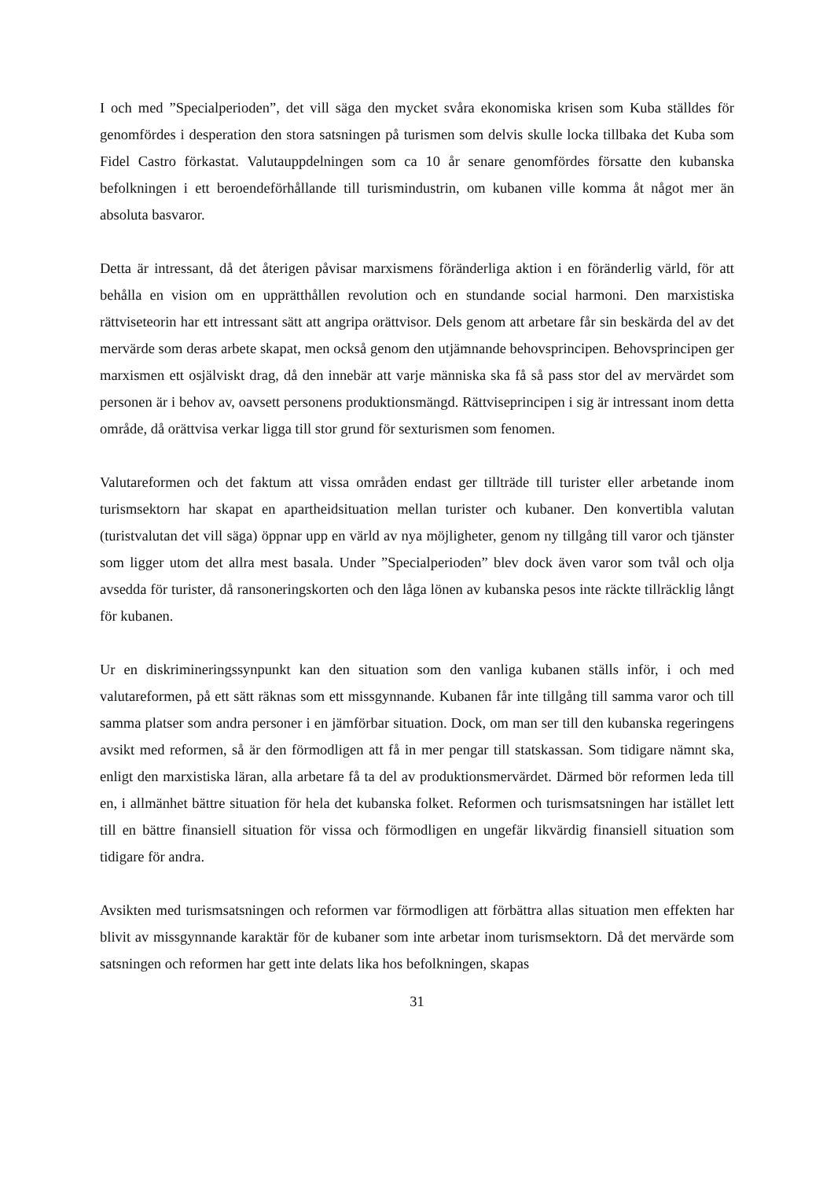I och med ”Specialperioden”, det vill säga den mycket svåra ekonomiska krisen som Kuba ställdes för genomfördes i desperation den stora satsningen på turismen som delvis skulle locka tillbaka det Kuba som Fidel Castro förkastat. Valutauppdelningen som ca 10 år senare genomfördes försatte den kubanska befolkningen i ett beroendeförhållande till turismindustrin, om kubanen ville komma åt något mer än absoluta basvaror.
Detta är intressant, då det återigen påvisar marxismens föränderliga aktion i en föränderlig värld, för att behålla en vision om en upprätthållen revolution och en stundande social harmoni. Den marxistiska rättviseteorin har ett intressant sätt att angripa orättvisor. Dels genom att arbetare får sin beskärda del av det mervärde som deras arbete skapat, men också genom den utjämnande behovsprincipen. Behovsprincipen ger marxismen ett osjälviskt drag, då den innebär att varje människa ska få så pass stor del av mervärdet som personen är i behov av, oavsett personens produktionsmängd. Rättviseprincipen i sig är intressant inom detta område, då orättvisa verkar ligga till stor grund för sexturismen som fenomen.
Valutareformen och det faktum att vissa områden endast ger tillträde till turister eller arbetande inom turismsektorn har skapat en apartheidsituation mellan turister och kubaner. Den konvertibla valutan (turistvalutan det vill säga) öppnar upp en värld av nya möjligheter, genom ny tillgång till varor och tjänster som ligger utom det allra mest basala. Under ”Specialperioden” blev dock även varor som tvål och olja avsedda för turister, då ransoneringskorten och den låga lönen av kubanska pesos inte räckte tillräcklig långt för kubanen.
Ur en diskrimineringssynpunkt kan den situation som den vanliga kubanen ställs inför, i och med valutareformen, på ett sätt räknas som ett missgynnande. Kubanen får inte tillgång till samma varor och till samma platser som andra personer i en jämförbar situation. Dock, om man ser till den kubanska regeringens avsikt med reformen, så är den förmodligen att få in mer pengar till statskassan. Som tidigare nämnt ska, enligt den marxistiska läran, alla arbetare få ta del av produktionsmervärdet. Därmed bör reformen leda till en, i allmänhet bättre situation för hela det kubanska folket. Reformen och turismsatsningen har istället lett till en bättre finansiell situation för vissa och förmodligen en ungefär likvärdig finansiell situation som tidigare för andra.
Avsikten med turismsatsningen och reformen var förmodligen att förbättra allas situation men effekten har blivit av missgynnande karaktär för de kubaner som inte arbetar inom turismsektorn. Då det mervärde som satsningen och reformen har gett inte delats lika hos befolkningen, skapas
31